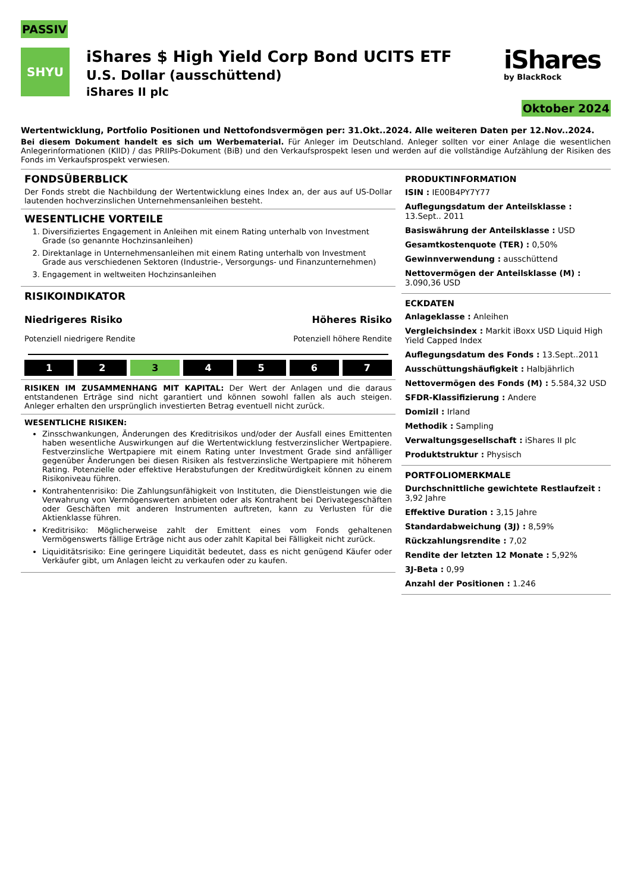PASSIV
SHYU
iShares $ High Yield Corp Bond UCITS ETF
U.S. Dollar (ausschüttend)
iShares II plc
iShares
by BlackRock
Oktober 2024
Wertentwicklung, Portfolio Positionen und Nettofondsvermögen per: 31.Okt..2024. Alle weiteren Daten per 12.Nov..2024.
Bei diesem Dokument handelt es sich um Werbematerial. Für Anleger im Deutschland. Anleger sollten vor einer Anlage die wesentlichen Anlegerinformationen (KIID) / das PRIIPs-Dokument (BiB) und den Verkaufsprospekt lesen und werden auf die vollständige Aufzählung der Risiken des Fonds im Verkaufsprospekt verwiesen.
FONDSÜBERBLICK
Der Fonds strebt die Nachbildung der Wertentwicklung eines Index an, der aus auf US-Dollar lautenden hochverzinslichen Unternehmensanleihen besteht.
WESENTLICHE VORTEILE
1. Diversifiziertes Engagement in Anleihen mit einem Rating unterhalb von Investment Grade (so genannte Hochzinsanleihen)
2. Direktanlage in Unternehmensanleihen mit einem Rating unterhalb von Investment Grade aus verschiedenen Sektoren (Industrie-, Versorgungs- und Finanzunternehmen)
3. Engagement in weltweiten Hochzinsanleihen
RISIKOINDIKATOR
Niedrigeres Risiko
Potenziell niedrigere Rendite
Höheres Risiko
Potenziell höhere Rendite
1 2 3 4 5 6 7
RISIKEN IM ZUSAMMENHANG MIT KAPITAL: Der Wert der Anlagen und die daraus entstandenen Erträge sind nicht garantiert und können sowohl fallen als auch steigen. Anleger erhalten den ursprünglich investierten Betrag eventuell nicht zurück.
WESENTLICHE RISIKEN:
Zinsschwankungen, Änderungen des Kreditrisikos und/oder der Ausfall eines Emittenten haben wesentliche Auswirkungen auf die Wertentwicklung festverzinslicher Wertpapiere. Festverzinsliche Wertpapiere mit einem Rating unter Investment Grade sind anfälliger gegenüber Änderungen bei diesen Risiken als festverzinsliche Wertpapiere mit höherem Rating. Potenzielle oder effektive Herabstufungen der Kreditwürdigkeit können zu einem Risikoniveau führen.
Kontrahentenrisiko: Die Zahlungsunfähigkeit von Instituten, die Dienstleistungen wie die Verwahrung von Vermögenswerten anbieten oder als Kontrahent bei Derivategeschäften oder Geschäften mit anderen Instrumenten auftreten, kann zu Verlusten für die Aktienklasse führen.
Kreditrisiko: Möglicherweise zahlt der Emittent eines vom Fonds gehaltenen Vermögenswerts fällige Erträge nicht aus oder zahlt Kapital bei Fälligkeit nicht zurück.
Liquiditätsrisiko: Eine geringere Liquidität bedeutet, dass es nicht genügend Käufer oder Verkäufer gibt, um Anlagen leicht zu verkaufen oder zu kaufen.
PRODUKTINFORMATION
ISIN : IE00B4PY7Y77
Auflegungsdatum der Anteilsklasse : 13.Sept.. 2011
Basiswährung der Anteilsklasse : USD
Gesamtkostenquote (TER) : 0,50%
Gewinnverwendung : ausschüttend
Nettovermögen der Anteilsklasse (M) : 3.090,36 USD
ECKDATEN
Anlageklasse : Anleihen
Vergleichsindex : Markit iBoxx USD Liquid High Yield Capped Index
Auflegungsdatum des Fonds : 13.Sept..2011
Ausschüttungshäufigkeit : Halbjährlich
Nettovermögen des Fonds (M) : 5.584,32 USD
SFDR-Klassifizierung : Andere
Domizil : Irland
Methodik : Sampling
Verwaltungsgesellschaft : iShares II plc
Produktstruktur : Physisch
PORTFOLIOMERKMALE
Durchschnittliche gewichtete Restlaufzeit : 3,92 Jahre
Effektive Duration : 3,15 Jahre
Standardabweichung (3J) : 8,59%
Rückzahlungsrendite : 7,02
Rendite der letzten 12 Monate : 5,92%
3J-Beta : 0,99
Anzahl der Positionen : 1.246